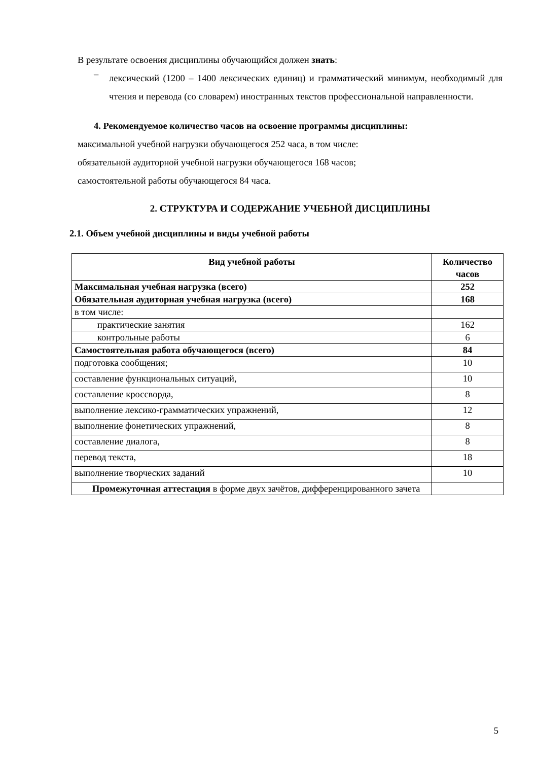В результате освоения дисциплины обучающийся должен знать:
– лексический (1200 – 1400 лексических единиц) и грамматический минимум, необходимый для чтения и перевода (со словарем) иностранных текстов профессиональной направленности.
4. Рекомендуемое количество часов на освоение программы дисциплины:
максимальной учебной нагрузки обучающегося 252 часа, в том числе:
обязательной аудиторной учебной нагрузки обучающегося 168 часов;
самостоятельной работы обучающегося 84 часа.
2. СТРУКТУРА И СОДЕРЖАНИЕ УЧЕБНОЙ ДИСЦИПЛИНЫ
2.1. Объем учебной дисциплины и виды учебной работы
| Вид учебной работы | Количество часов |
| --- | --- |
| Максимальная учебная нагрузка (всего) | 252 |
| Обязательная аудиторная учебная нагрузка (всего) | 168 |
| в том числе: | |
| практические занятия | 162 |
| контрольные работы | 6 |
| Самостоятельная работа обучающегося (всего) | 84 |
| подготовка сообщения; | 10 |
| составление функциональных ситуаций, | 10 |
| составление кроссворда, | 8 |
| выполнение лексико-грамматических упражнений, | 12 |
| выполнение фонетических упражнений, | 8 |
| составление диалога, | 8 |
| перевод текста, | 18 |
| выполнение творческих заданий | 10 |
| Промежуточная аттестация в форме двух зачётов, дифференцированного зачета | |
5